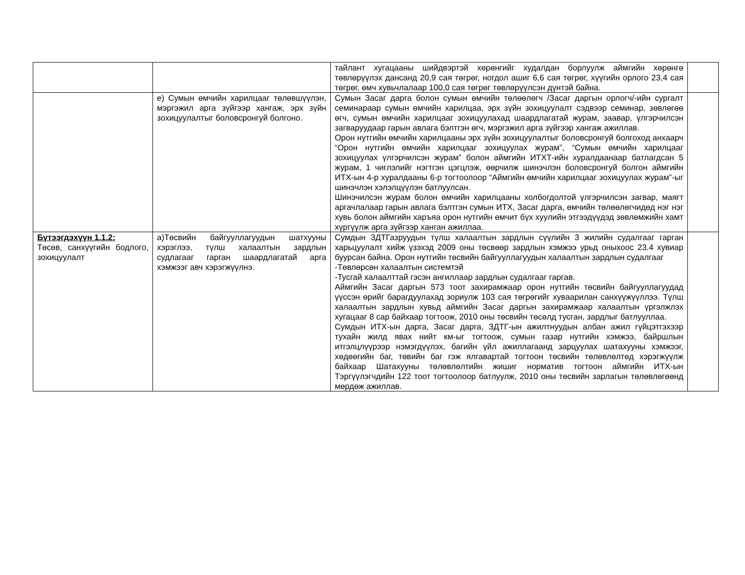| | | тайлант хугацааны шийдвэртэй хөрөнгийг худалдан борлуулж аймгийн хөрөнгө төвлөрүүлэх дансанд 20,9 сая төгрөг, ногдол ашиг 6,6 сая төгрөг, хүүгийн орлого 23,4 сая төгрөг, өмч хувьчлалаар 100,0 сая төгрөг төвлөрүүлсэн дүнтэй байна. | |
| | е) Сумын өмчийн харилцааг төлөвшүүлэн, мэргэжил арга зүйгээр хангаж, эрх зүйн зохицуулалтыг боловсронгуй болгоно. | Сумын Засаг дарга болон сумын өмчийн төлөөлөгч /Засаг даргын орлогч/-ийн сургалт семинараар сумын өмчийн харилцаа, эрх зүйн зохицуулалт сэдвээр семинар, зөвлөгөө өгч, сумын өмчийн харилцааг зохицуулахад шаардлагатай журам, заавар, үлгэрчилсэн загваруудаар гарын авлага бэлтгэн өгч, мэргэжил арга зүйгээр хангаж ажиллав. Орон нутгийн өмчийн харилцааны эрх зүйн зохицуулалтыг боловсронгуй болгоход анхаарч “Орон нутгийн өмчийн харилцааг зохицуулах журам”, “Сумын өмчийн харилцааг зохицуулах үлгэрчилсэн журам” болон аймгийн ИТХТ-ийн хуралдаанаар батлагдсан 5 журам, 1 чиглэлийг нэгтгэн цэгцлэж, өөрчилж шинэчлэн боловсронгуй болгон аймгийн ИТХ-ын 4-р хуралдааны 6-р тогтоолоор “Аймгийн өмчийн харилцааг зохицуулах журам”-ыг шинэчлэн хэлэлцүүлэн батлуулсан. Шинэчилсэн журам болон өмчийн харилцааны холбогдолтой үлгэрчилсэн загвар, маягт аргачлалаар гарын авлага бэлтгэн сумын ИТХ, Засаг дарга, өмчийн төлөөлөгчидөд нэг нэг хувь болон аймгийн харъяа орон нутгийн өмчит бүх хуулийн этгээдүүдэд зөвлөмжийн хамт хүргүүлж арга зүйгээр ханган ажиллаа. | |
| Бүтээгдэхүүн 1.1.2: Төсөв, санхүүгийн бодлого, зохицуулалт | а)Төсвийн байгууллагуудын шатхууны хэрэглээ, түлш халаалтын зардлын судлагааг гарган шаардлагатай арга хэмжээг авч хэрэгжүүлнэ. | Сумдын ЗДТГазруудын түлш халаалтын зардлын сүүлийн 3 жилийн судалгааг гарган харьцуулалт хийж үзэхэд 2009 оны төсвөөр зардлын хэмжээ урьд оныхоос 23.4 хувиар буурсан байна. Орон нутгийн төсвийн байгууллагуудын халаалтын зардлын судалгааг -Төвлөрсөн халаалтын системтэй -Тусгай халаалттай гэсэн ангиллаар зардлын судалгааг гаргав. Аймгийн Засаг даргын 573 тоот захирамжаар орон нутгийн төсвийн байгууллагуудад үүссэн өрийг барагдуулахад зориулж 103 сая төгрөгийг хуваарилан санхүүжүүллээ. Түлш халаалтын зардлын хувьд аймгийн Засаг даргын захирамжаар халаалтын үргэлжлэх хугацааг 8 сар байхаар тогтоож, 2010 оны төсвийн төсөлд тусган, зардлыг батлууллаа. Сумдын ИТХ-ын дарга, Засаг дарга, ЗДТГ-ын ажилтнуудын албан ажил гүйцэтгэхээр тухайн жилд явах нийт км-ыг тогтоож, сумын газар нутгийн хэмжээ, байршлын итгэлцлүүрээр нэмэгдүүлэх, багийн үйл ажиллагаанд зарцуулах шатахууны хэмжээг, хөдөөгийн баг, төвийн баг гэж ялгавартай тогтоон төсвийн төлөвлөлтөд хэрэгжүүлж байхаар Шатахууны төлөвлөлтийн жишиг норматив тогтоон аймгийн ИТХ-ын Тэргүүлэгчдийн 122 тоот тогтоолоор батлуулж, 2010 оны төсвийн зарлагын төлөвлөгөөнд мөрдөж ажиллав. | |